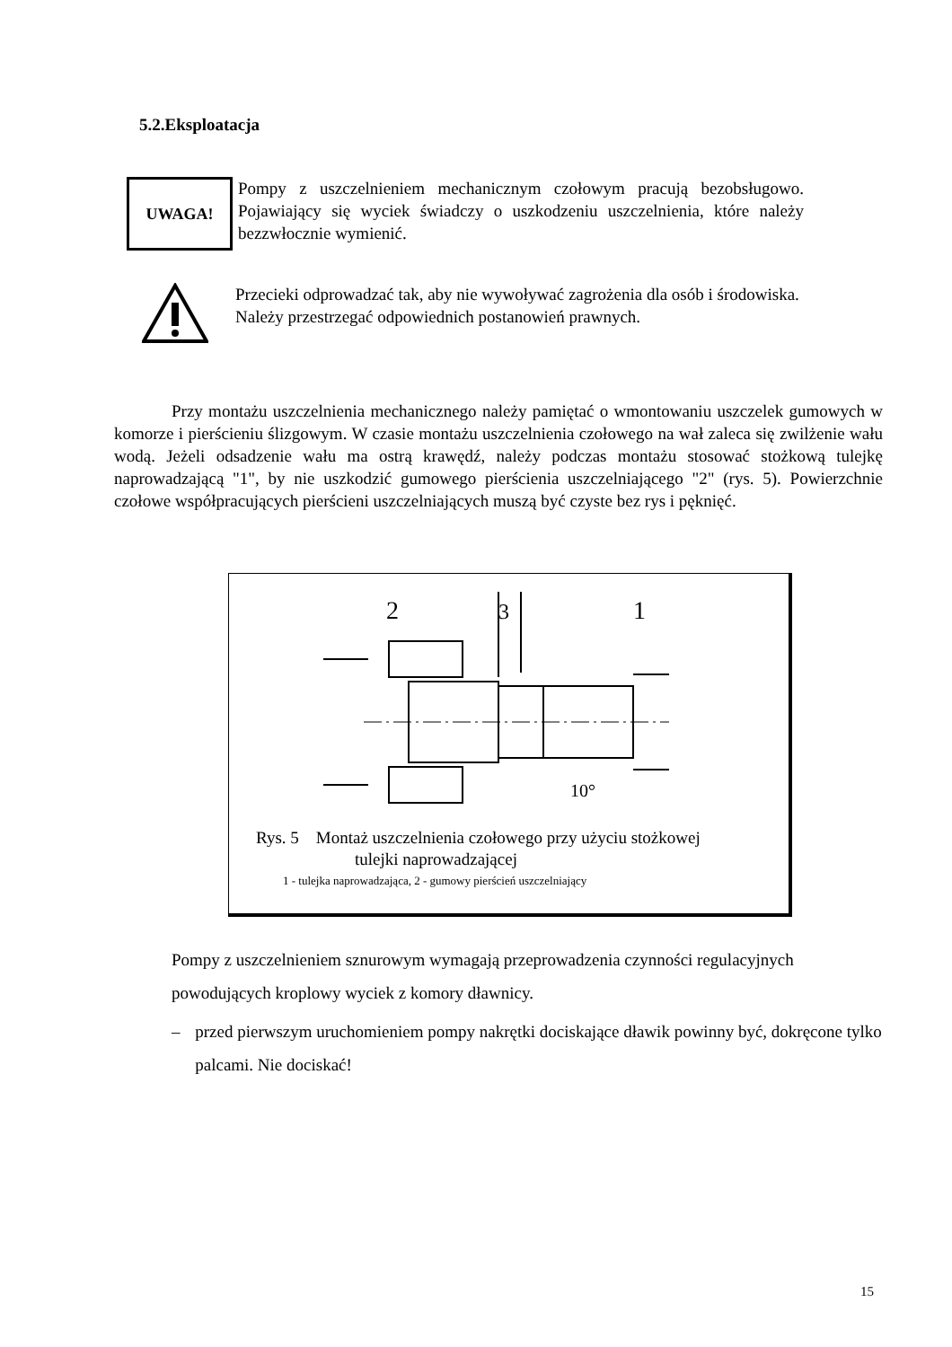5.2.Eksploatacja
UWAGA!
Pompy z uszczelnieniem mechanicznym czołowym pracują bezobsługowo. Pojawiający się wyciek świadczy o uszkodzeniu uszczelnienia, które należy bezzwłocznie wymienić.
Przecieki odprowadzać tak, aby nie wywoływać zagrożenia dla osób i środowiska.
Należy przestrzegać odpowiednich postanowień prawnych.
Przy montażu uszczelnienia mechanicznego należy pamiętać o wmontowaniu uszczelek gumowych w komorze i pierścieniu ślizgowym. W czasie montażu uszczelnienia czołowego na wał zaleca się zwilżenie wału wodą. Jeżeli odsadzenie wału ma ostrą krawędź, należy podczas montażu stosować stożkową tulejkę naprowadzającą "1", by nie uszkodzić gumowego pierścienia uszczelniającego "2" (rys. 5). Powierzchnie czołowe współpracujących pierścieni uszczelniających muszą być czyste bez rys i pęknięć.
2
3
1
Rys. 5 Montaż uszczelnienia czołowego przy użyciu stożkowej
tulejki naprowadzającej
1 - tulejka naprowadzająca, 2 - gumowy pierścień uszczelniający
10°
Pompy z uszczelnieniem sznurowym wymagają przeprowadzenia czynności regulacyjnych powodujących kroplowy wyciek z komory dławnicy.
– przed pierwszym uruchomieniem pompy nakrętki dociskające dławik powinny być, dokręcone tylko palcami. Nie dociskać!
15